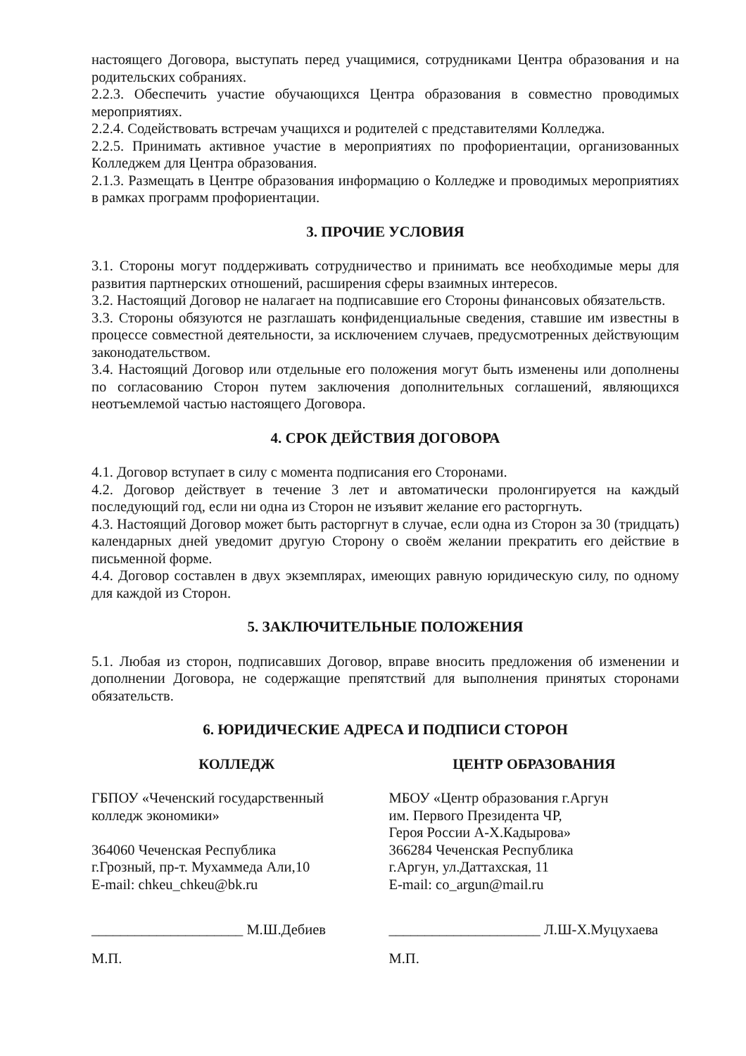настоящего Договора, выступать перед учащимися, сотрудниками Центра образования и на родительских собраниях.
2.2.3. Обеспечить участие обучающихся Центра образования в совместно проводимых мероприятиях.
2.2.4. Содействовать встречам учащихся и родителей с представителями Колледжа.
2.2.5. Принимать активное участие в мероприятиях по профориентации, организованных Колледжем для Центра образования.
2.1.3. Размещать в Центре образования информацию о Колледже и проводимых мероприятиях в рамках программ профориентации.
3. ПРОЧИЕ УСЛОВИЯ
3.1. Стороны могут поддерживать сотрудничество и принимать все необходимые меры для развития партнерских отношений, расширения сферы взаимных интересов.
3.2. Настоящий Договор не налагает на подписавшие его Стороны финансовых обязательств.
3.3. Стороны обязуются не разглашать конфиденциальные сведения, ставшие им известны в процессе совместной деятельности, за исключением случаев, предусмотренных действующим законодательством.
3.4. Настоящий Договор или отдельные его положения могут быть изменены или дополнены по согласованию Сторон путем заключения дополнительных соглашений, являющихся неотъемлемой частью настоящего Договора.
4. СРОК ДЕЙСТВИЯ ДОГОВОРА
4.1. Договор вступает в силу с момента подписания его Сторонами.
4.2. Договор действует в течение 3 лет и автоматически пролонгируется на каждый последующий год, если ни одна из Сторон не изъявит желание его расторгнуть.
4.3. Настоящий Договор может быть расторгнут в случае, если одна из Сторон за 30 (тридцать) календарных дней уведомит другую Сторону о своём желании прекратить его действие в письменной форме.
4.4. Договор составлен в двух экземплярах, имеющих равную юридическую силу, по одному для каждой из Сторон.
5. ЗАКЛЮЧИТЕЛЬНЫЕ ПОЛОЖЕНИЯ
5.1. Любая из сторон, подписавших Договор, вправе вносить предложения об изменении и дополнении Договора, не содержащие препятствий для выполнения принятых сторонами обязательств.
6. ЮРИДИЧЕСКИЕ АДРЕСА И ПОДПИСИ СТОРОН
КОЛЛЕДЖ
ГБПОУ «Чеченский государственный
колледж экономики»
364060 Чеченская Республика
г.Грозный, пр-т. Мухаммеда Али,10
E-mail: chkeu_chkeu@bk.ru
_____________________ М.Ш.Дебиев
М.П.
ЦЕНТР ОБРАЗОВАНИЯ
МБОУ «Центр образования г.Аргун
им. Первого Президента ЧР,
Героя России А-Х.Кадырова»
366284 Чеченская Республика
г.Аргун, ул.Даттахская, 11
E-mail: co_argun@mail.ru
_____________________ Л.Ш-Х.Муцухаева
М.П.